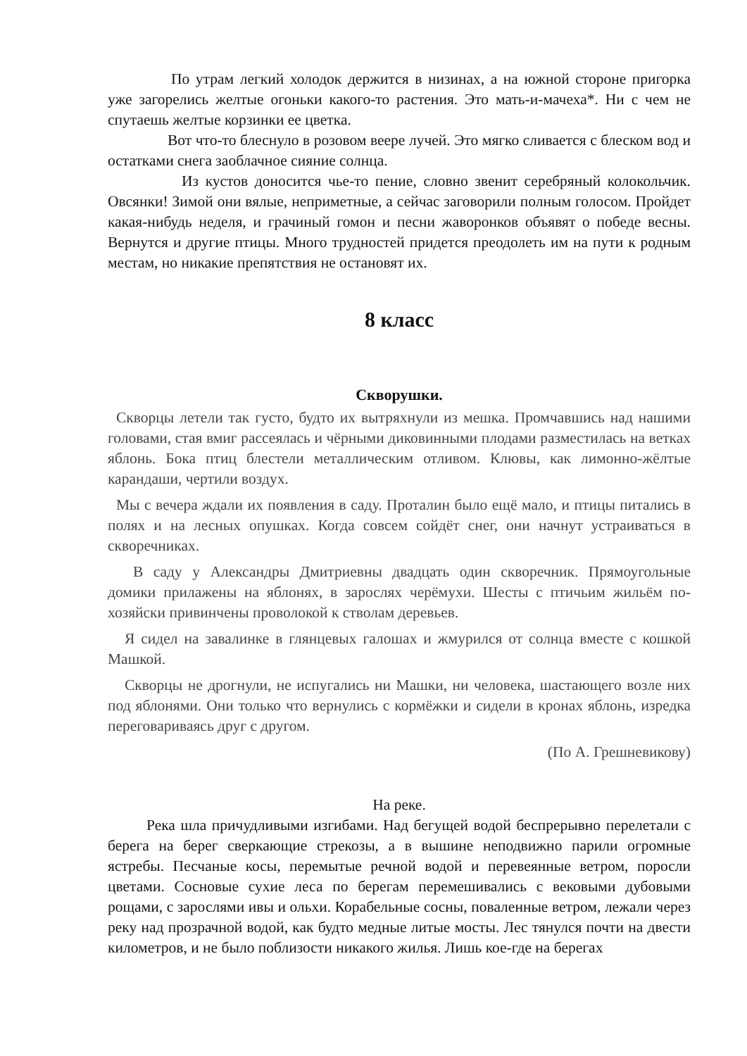По утрам легкий холодок держится в низинах, а на южной стороне пригорка уже загорелись желтые огоньки какого-то растения. Это мать-и-мачеха*. Ни с чем не спутаешь желтые корзинки ее цветка.
Вот что-то блеснуло в розовом веере лучей. Это мягко сливается с блеском вод и остатками снега заоблачное сияние солнца.
Из кустов доносится чье-то пение, словно звенит серебряный колокольчик. Овсянки! Зимой они вялые, неприметные, а сейчас заговорили полным голосом. Пройдет какая-нибудь неделя, и грачиный гомон и песни жаворонков объявят о победе весны. Вернутся и другие птицы. Много трудностей придется преодолеть им на пути к родным местам, но никакие препятствия не остановят их.
8 класс
Скворушки.
Скворцы летели так густо, будто их вытряхнули из мешка. Промчавшись над нашими головами, стая вмиг рассеялась и чёрными диковинными плодами разместилась на ветках яблонь. Бока птиц блестели металлическим отливом. Клювы, как лимонно-жёлтые карандаши, чертили воздух.
Мы с вечера ждали их появления в саду. Проталин было ещё мало, и птицы питались в полях и на лесных опушках. Когда совсем сойдёт снег, они начнут устраиваться в скворечниках.
В саду у Александры Дмитриевны двадцать один скворечник. Прямоугольные домики прилажены на яблонях, в зарослях черёмухи. Шесты с птичьим жильём по-хозяйски привинчены проволокой к стволам деревьев.
Я сидел на завалинке в глянцевых галошах и жмурился от солнца вместе с кошкой Машкой.
Скворцы не дрогнули, не испугались ни Машки, ни человека, шастающего возле них под яблонями. Они только что вернулись с кормёжки и сидели в кронах яблонь, изредка переговариваясь друг с другом.
(По А. Грешневикову)
На реке.
Река шла причудливыми изгибами. Над бегущей водой беспрерывно перелетали с берега на берег сверкающие стрекозы, а в вышине неподвижно парили огромные ястребы. Песчаные косы, перемытые речной водой и перевеянные ветром, поросли цветами. Сосновые сухие леса по берегам перемешивались с вековыми дубовыми рощами, с зарослями ивы и ольхи. Корабельные сосны, поваленные ветром, лежали через реку над прозрачной водой, как будто медные литые мосты. Лес тянулся почти на двести километров, и не было поблизости никакого жилья. Лишь кое-где на берегах